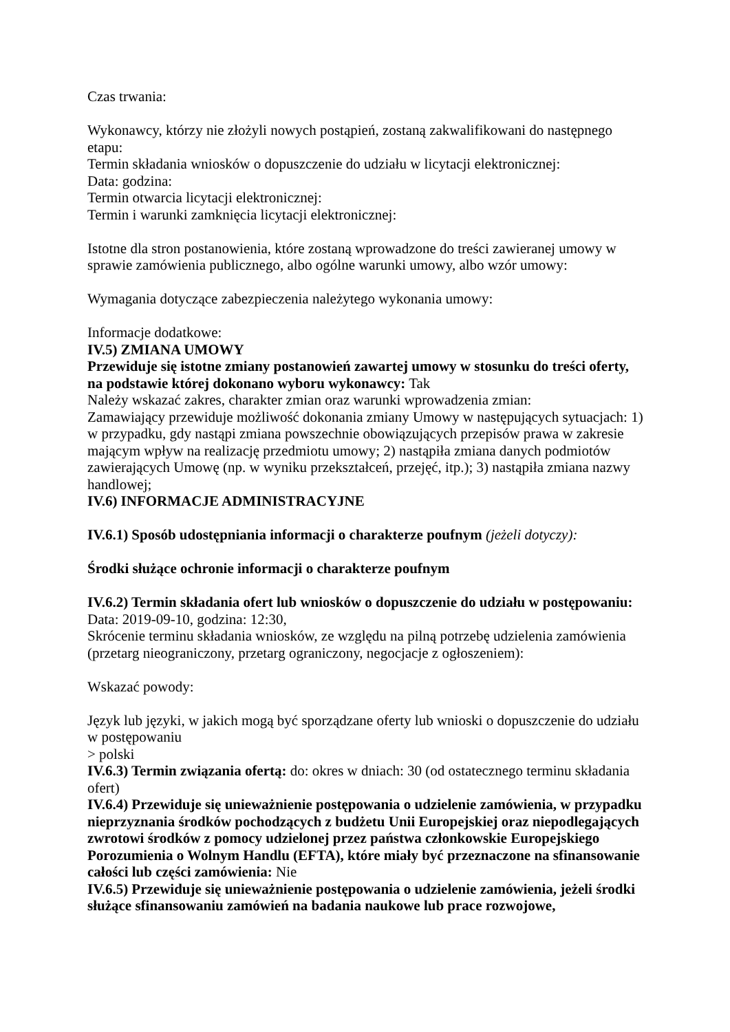Czas trwania:
Wykonawcy, którzy nie złożyli nowych postąpień, zostaną zakwalifikowani do następnego etapu:
Termin składania wniosków o dopuszczenie do udziału w licytacji elektronicznej:
Data: godzina:
Termin otwarcia licytacji elektronicznej:
Termin i warunki zamknięcia licytacji elektronicznej:
Istotne dla stron postanowienia, które zostaną wprowadzone do treści zawieranej umowy w sprawie zamówienia publicznego, albo ogólne warunki umowy, albo wzór umowy:
Wymagania dotyczące zabezpieczenia należytego wykonania umowy:
Informacje dodatkowe:
IV.5) ZMIANA UMOWY
Przewiduje się istotne zmiany postanowień zawartej umowy w stosunku do treści oferty, na podstawie której dokonano wyboru wykonawcy: Tak
Należy wskazać zakres, charakter zmian oraz warunki wprowadzenia zmian:
Zamawiający przewiduje możliwość dokonania zmiany Umowy w następujących sytuacjach: 1) w przypadku, gdy nastąpi zmiana powszechnie obowiązujących przepisów prawa w zakresie mającym wpływ na realizację przedmiotu umowy; 2) nastąpiła zmiana danych podmiotów zawierających Umowę (np. w wyniku przekształceń, przejęć, itp.); 3) nastąpiła zmiana nazwy handlowej;
IV.6) INFORMACJE ADMINISTRACYJNE
IV.6.1) Sposób udostępniania informacji o charakterze poufnym (jeżeli dotyczy):
Środki służące ochronie informacji o charakterze poufnym
IV.6.2) Termin składania ofert lub wniosków o dopuszczenie do udziału w postępowaniu:
Data: 2019-09-10, godzina: 12:30,
Skrócenie terminu składania wniosków, ze względu na pilną potrzebę udzielenia zamówienia (przetarg nieograniczony, przetarg ograniczony, negocjacje z ogłoszeniem):
Wskazać powody:
Język lub języki, w jakich mogą być sporządzane oferty lub wnioski o dopuszczenie do udziału w postępowaniu
> polski
IV.6.3) Termin związania ofertą: do: okres w dniach: 30 (od ostatecznego terminu składania ofert)
IV.6.4) Przewiduje się unieważnienie postępowania o udzielenie zamówienia, w przypadku nieprzyznania środków pochodzących z budżetu Unii Europejskiej oraz niepodlegających zwrotowi środków z pomocy udzielonej przez państwa członkowskie Europejskiego Porozumienia o Wolnym Handlu (EFTA), które miały być przeznaczone na sfinansowanie całości lub części zamówienia: Nie
IV.6.5) Przewiduje się unieważnienie postępowania o udzielenie zamówienia, jeżeli środki służące sfinansowaniu zamówień na badania naukowe lub prace rozwojowe,